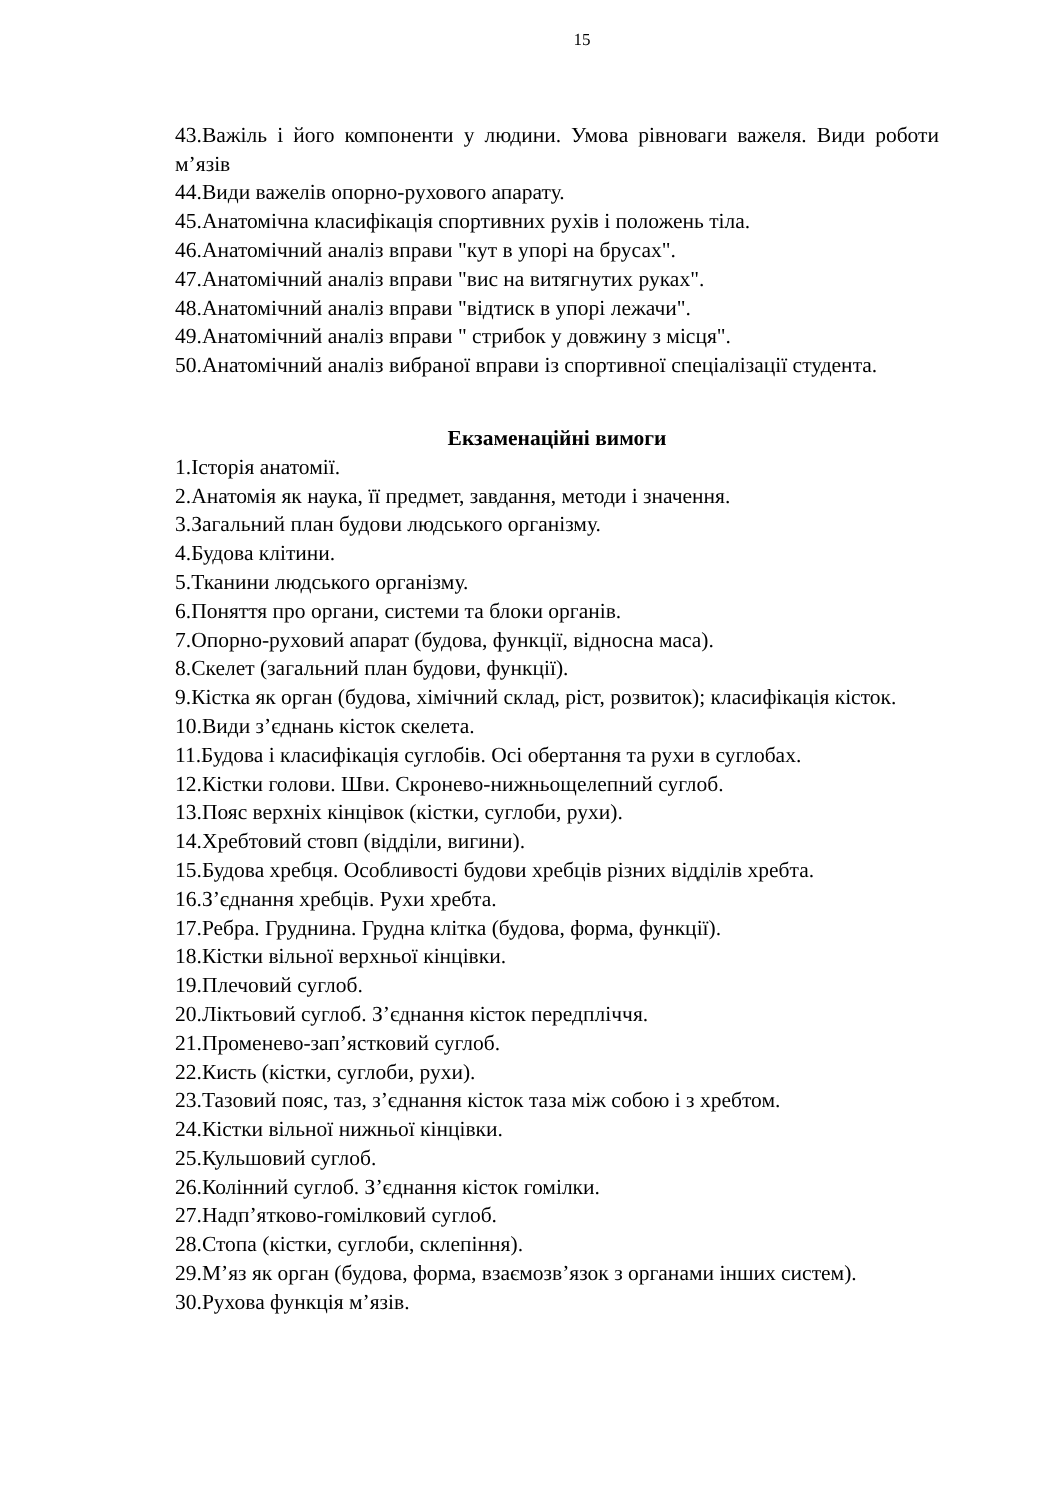15
43.Важіль і його компоненти у людини. Умова рівноваги важеля. Види роботи м’язів
44.Види важелів опорно-рухового апарату.
45.Анатомічна класифікація спортивних рухів і положень тіла.
46.Анатомічний аналіз вправи "кут в упорі на брусах".
47.Анатомічний аналіз вправи "вис на витягнутих руках".
48.Анатомічний аналіз вправи "відтиск в упорі лежачи".
49.Анатомічний аналіз вправи " стрибок у довжину з місця".
50.Анатомічний аналіз вибраної вправи із спортивної спеціалізації студента.
Екзаменаційні вимоги
1.Історія анатомії.
2.Анатомія як наука, її предмет, завдання, методи і значення.
3.Загальний план будови людського організму.
4.Будова клітини.
5.Тканини людського організму.
6.Поняття про органи, системи та блоки органів.
7.Опорно-руховий апарат (будова, функції, відносна маса).
8.Скелет (загальний план будови, функції).
9.Кістка як орган (будова, хімічний склад, ріст, розвиток); класифікація кісток.
10.Види з’єднань кісток скелета.
11.Будова і класифікація суглобів. Осі обертання та рухи в суглобах.
12.Кістки голови. Шви. Скронево-нижньощелепний суглоб.
13.Пояс верхніх кінцівок (кістки, суглоби, рухи).
14.Хребтовий стовп (відділи, вигини).
15.Будова хребця. Особливості будови хребців різних відділів хребта.
16.З’єднання хребців. Рухи хребта.
17.Ребра. Груднина. Грудна клітка (будова, форма, функції).
18.Кістки вільної верхньої кінцівки.
19.Плечовий суглоб.
20.Ліктьовий суглоб. З’єднання кісток передпліччя.
21.Променево-зап’ястковий суглоб.
22.Кисть (кістки, суглоби, рухи).
23.Тазовий пояс, таз, з’єднання кісток таза між собою і з хребтом.
24.Кістки вільної нижньої кінцівки.
25.Кульшовий суглоб.
26.Колінний суглоб. З’єднання кісток гомілки.
27.Надп’ятково-гомілковий суглоб.
28.Стопа (кістки, суглоби, склепіння).
29.М’яз як орган (будова, форма, взаємозв’язок з органами інших систем).
30.Рухова функція м’язів.